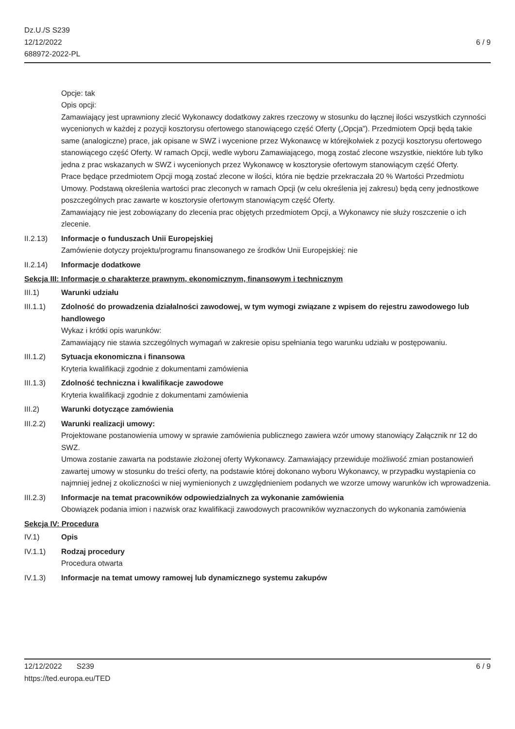Dz.U./S S239
12/12/2022
688972-2022-PL
6 / 9
Opcje: tak
Opis opcji:
Zamawiający jest uprawniony zlecić Wykonawcy dodatkowy zakres rzeczowy w stosunku do łącznej ilości wszystkich czynności wycenionych w każdej z pozycji kosztorysu ofertowego stanowiącego część Oferty („Opcja”). Przedmiotem Opcji będą takie same (analogiczne) prace, jak opisane w SWZ i wycenione przez Wykonawcę w którejkolwiek z pozycji kosztorysu ofertowego stanowiącego część Oferty. W ramach Opcji, wedle wyboru Zamawiającego, mogą zostać zlecone wszystkie, niektóre lub tylko jedna z prac wskazanych w SWZ i wycenionych przez Wykonawcę w kosztorysie ofertowym stanowiącym część Oferty.
Prace będące przedmiotem Opcji mogą zostać zlecone w ilości, która nie będzie przekraczała 20 % Wartości Przedmiotu Umowy. Podstawą określenia wartości prac zleconych w ramach Opcji (w celu określenia jej zakresu) będą ceny jednostkowe poszczególnych prac zawarte w kosztorysie ofertowym stanowiącym część Oferty.
Zamawiający nie jest zobowiązany do zlecenia prac objętych przedmiotem Opcji, a Wykonawcy nie służy roszczenie o ich zlecenie.
II.2.13) Informacje o funduszach Unii Europejskiej
Zamówienie dotyczy projektu/programu finansowanego ze środków Unii Europejskiej: nie
II.2.14) Informacje dodatkowe
Sekcja III: Informacje o charakterze prawnym, ekonomicznym, finansowym i technicznym
III.1) Warunki udziału
III.1.1) Zdolność do prowadzenia działalności zawodowej, w tym wymogi związane z wpisem do rejestru zawodowego lub handlowego
Wykaz i krótki opis warunków:
Zamawiający nie stawia szczególnych wymagań w zakresie opisu spełniania tego warunku udziału w postępowaniu.
III.1.2) Sytuacja ekonomiczna i finansowa
Kryteria kwalifikacji zgodnie z dokumentami zamówienia
III.1.3) Zdolność techniczna i kwalifikacje zawodowe
Kryteria kwalifikacji zgodnie z dokumentami zamówienia
III.2) Warunki dotyczące zamówienia
III.2.2) Warunki realizacji umowy:
Projektowane postanowienia umowy w sprawie zamówienia publicznego zawiera wzór umowy stanowiący Załącznik nr 12 do SWZ.
Umowa zostanie zawarta na podstawie złożonej oferty Wykonawcy. Zamawiający przewiduje możliwość zmian postanowień zawartej umowy w stosunku do treści oferty, na podstawie której dokonano wyboru Wykonawcy, w przypadku wystąpienia co najmniej jednej z okoliczności w niej wymienionych z uwzględnieniem podanych we wzorze umowy warunków ich wprowadzenia.
III.2.3) Informacje na temat pracowników odpowiedzialnych za wykonanie zamówienia
Obowiązek podania imion i nazwisk oraz kwalifikacji zawodowych pracowników wyznaczonych do wykonania zamówienia
Sekcja IV: Procedura
IV.1) Opis
IV.1.1) Rodzaj procedury
Procedura otwarta
IV.1.3) Informacje na temat umowy ramowej lub dynamicznego systemu zakupów
12/12/2022 S239 6 / 9
https://ted.europa.eu/TED